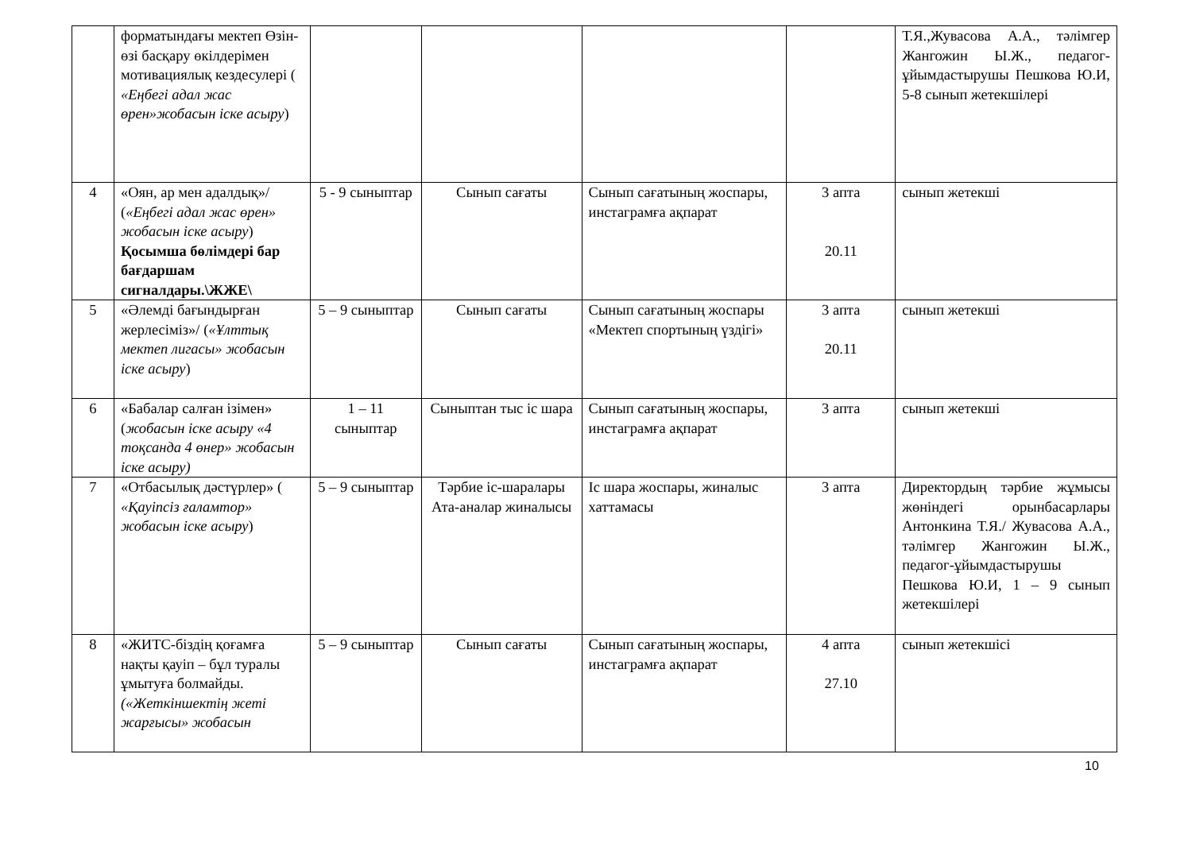| | форматындағы мектеп Өзін-өзі басқару өкілдерімен мотивациялық кездесулері ( «Еңбегі адал жас өрен»жобасын іске асыру ) | | | | | Т.Я.,Жувасова А.А., тәлімгер Жангожин Ы.Ж., педагог-ұйымдастырушы Пешкова Ю.И, 5-8 сынып жетекшілері |
| 4 | «Оян, ар мен адалдық»/ ( «Еңбегі адал жас өрен» жобасын іске асыру ) Қосымша бөлімдері бар бағдаршам сигналдары.\ЖЖЕ\ | 5 - 9 сыныптар | Сынып сағаты | Сынып сағатының жоспары, инстаграмға ақпарат | 3 апта 20.11 | сынып жетекші |
| 5 | «Әлемді бағындырған жерлесіміз»/ ( «Ұлттық мектеп лигасы» жобасын іске асыру ) | 5 – 9 сыныптар | Сынып сағаты | Сынып сағатының жоспары «Мектеп спортының үздігі» | 3 апта 20.11 | сынып жетекші |
| 6 | «Бабалар салған ізімен» ( жобасын іске асыру «4 тоқсанда 4 өнер» жобасын іске асыру) | 1 – 11 сыныптар | Сыныптан тыс іс шара | Сынып сағатының жоспары, инстаграмға ақпарат | 3 апта | сынып жетекші |
| 7 | «Отбасылық дәстүрлер» ( «Қауіпсіз ғаламтор» жобасын іске асыру ) | 5 – 9 сыныптар | Тәрбие іс-шаралары Ата-аналар жиналысы | Іс шара жоспары, жиналыс хаттамасы | 3 апта | Директордың тәрбие жұмысы жөніндегі орынбасарлары Антонкина Т.Я./ Жувасова А.А., тәлімгер Жангожин Ы.Ж., педагог-ұйымдастырушы Пешкова Ю.И, 1 – 9 сынып жетекшілері |
| 8 | «ЖИТС-біздің қоғамға нақты қауіп – бұл туралы ұмытуға болмайды. («Жеткіншектің жеті жарғысы» жобасын | 5 – 9 сыныптар | Сынып сағаты | Сынып сағатының жоспары, инстаграмға ақпарат | 4 апта 27.10 | сынып жетекшісі |
10